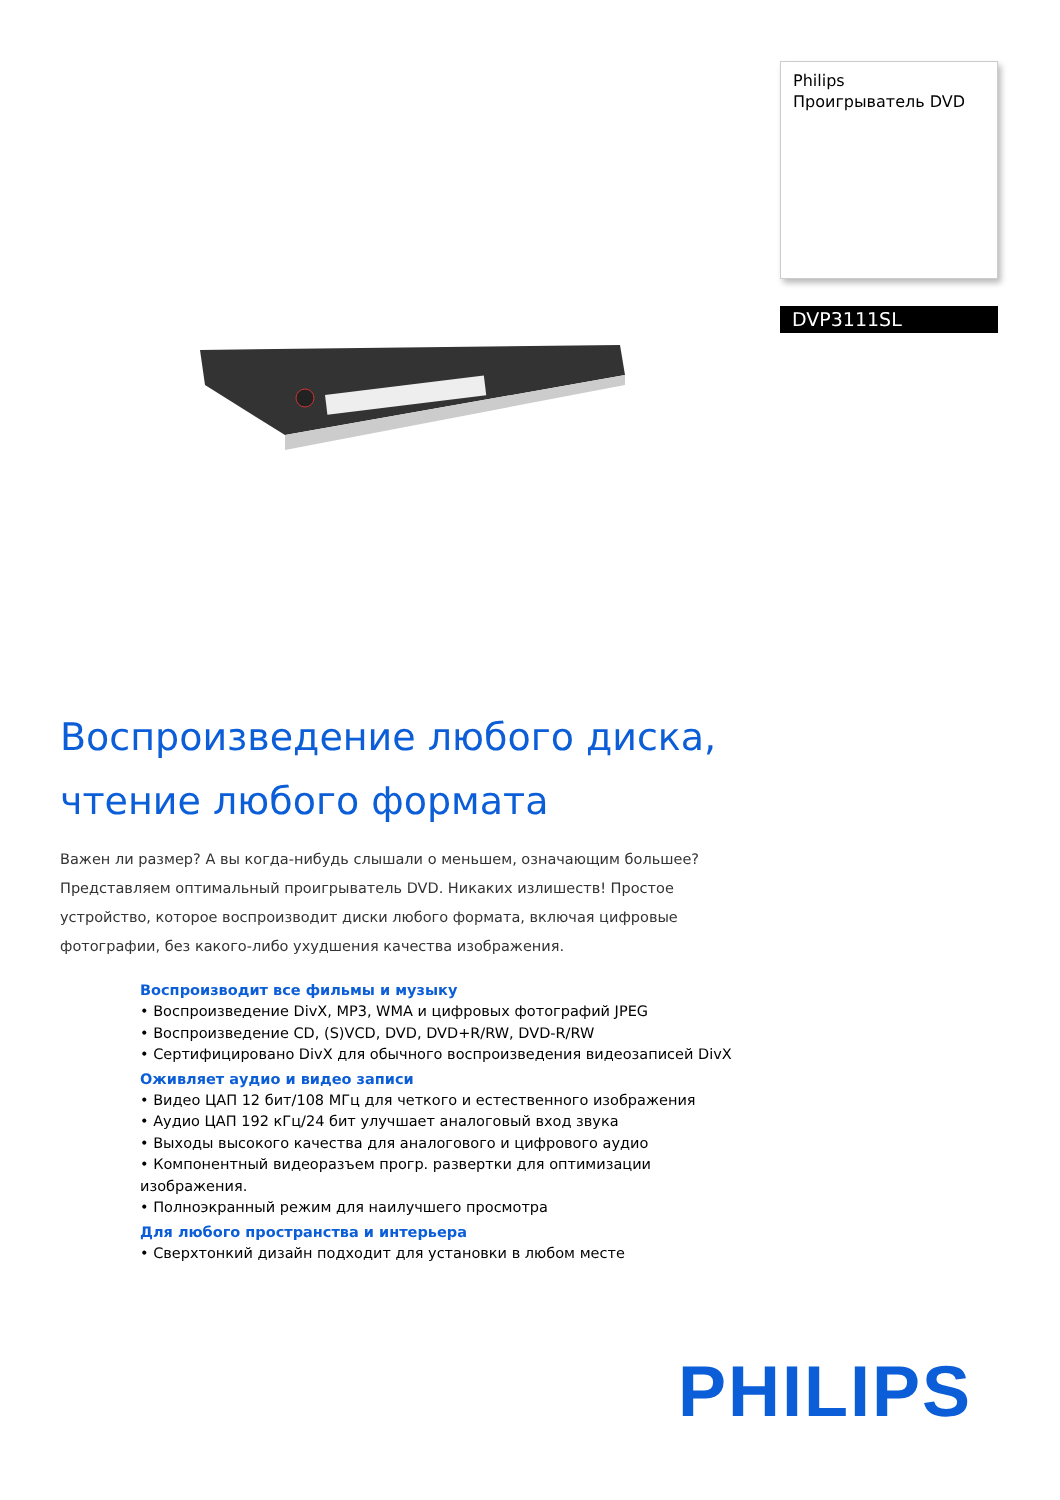Philips
Проигрыватель DVD
DVP3111SL
Воспроизведение любого диска, чтение любого формата
Важен ли размер? А вы когда-нибудь слышали о меньшем, означающим большее? Представляем оптимальный проигрыватель DVD. Никаких излишеств! Простое устройство, которое воспроизводит диски любого формата, включая цифровые фотографии, без какого-либо ухудшения качества изображения.
Воспроизводит все фильмы и музыку
• Воспроизведение DivX, MP3, WMA и цифровых фотографий JPEG
• Воспроизведение CD, (S)VCD, DVD, DVD+R/RW, DVD-R/RW
• Сертифицировано DivX для обычного воспроизведения видеозаписей DivX
Оживляет аудио и видео записи
• Видео ЦАП 12 бит/108 МГц для четкого и естественного изображения
• Аудио ЦАП 192 кГц/24 бит улучшает аналоговый вход звука
• Выходы высокого качества для аналогового и цифрового аудио
• Компонентный видеоразъем прогр. развертки для оптимизации изображения.
• Полноэкранный режим для наилучшего просмотра
Для любого пространства и интерьера
• Сверхтонкий дизайн подходит для установки в любом месте
PHILIPS